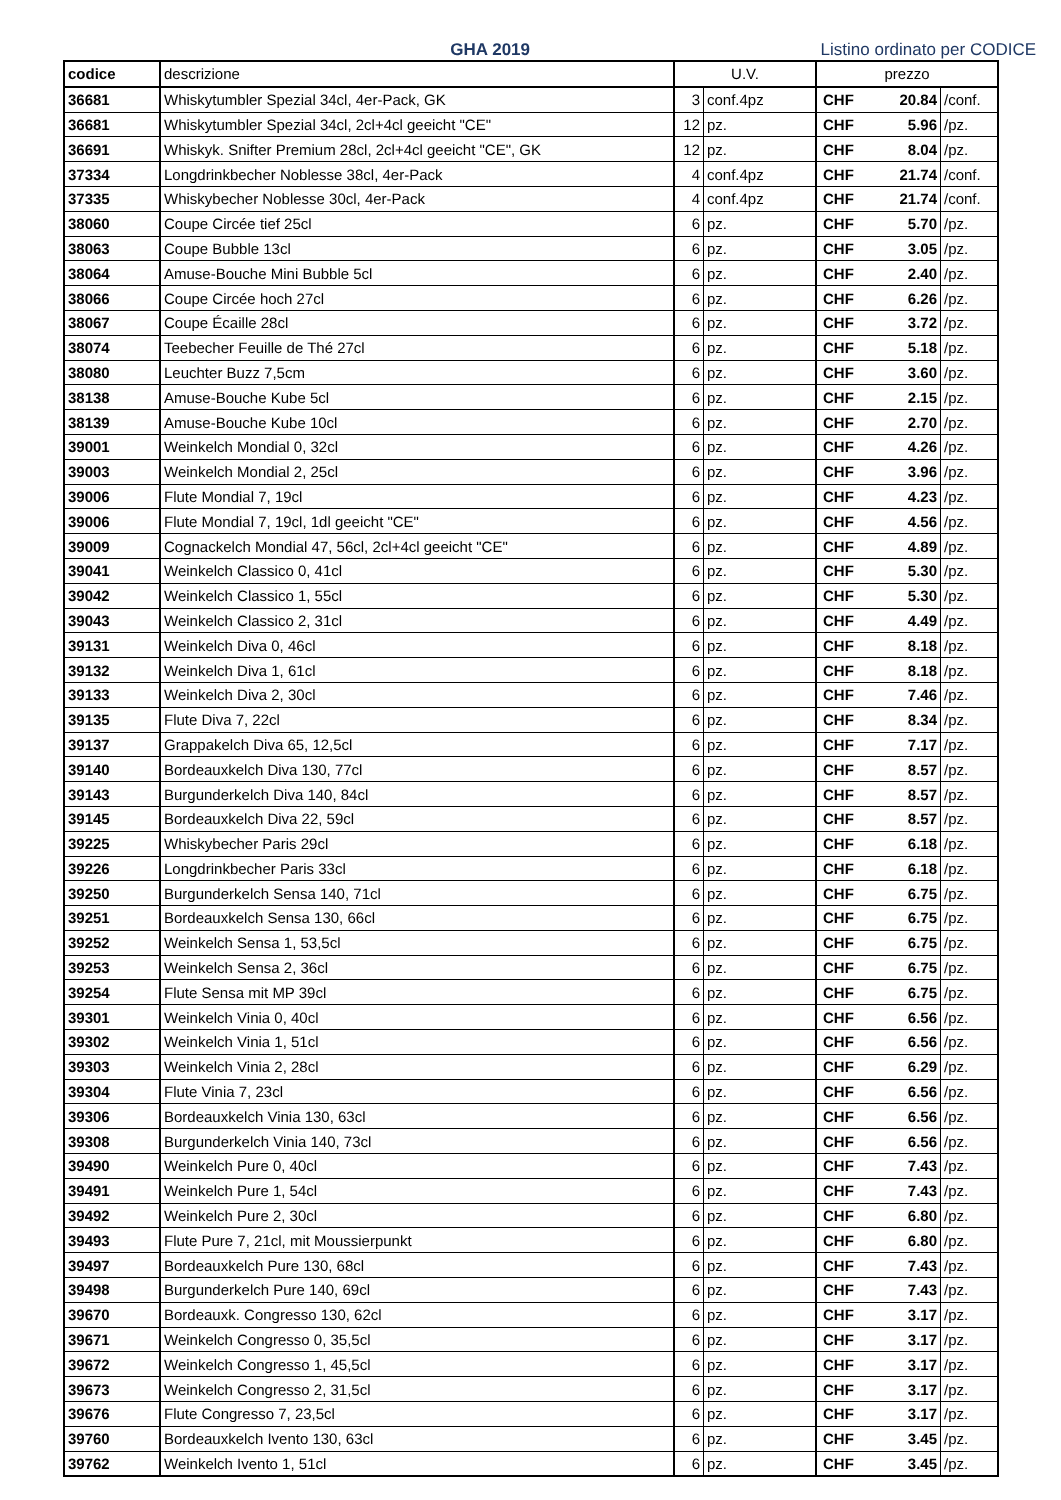GHA 2019
Listino ordinato per CODICE
| codice | descrizione | U.V. | | prezzo | | |
| --- | --- | --- | --- | --- | --- | --- |
| 36681 | Whiskytumbler Spezial 34cl, 4er-Pack, GK | 3 | conf.4pz | CHF | 20.84 | /conf. |
| 36681 | Whiskytumbler Spezial 34cl, 2cl+4cl geeicht "CE" | 12 | pz. | CHF | 5.96 | /pz. |
| 36691 | Whiskyk. Snifter Premium 28cl, 2cl+4cl geeicht "CE", GK | 12 | pz. | CHF | 8.04 | /pz. |
| 37334 | Longdrinkbecher Noblesse 38cl, 4er-Pack | 4 | conf.4pz | CHF | 21.74 | /conf. |
| 37335 | Whiskybecher Noblesse 30cl, 4er-Pack | 4 | conf.4pz | CHF | 21.74 | /conf. |
| 38060 | Coupe Circée tief 25cl | 6 | pz. | CHF | 5.70 | /pz. |
| 38063 | Coupe Bubble 13cl | 6 | pz. | CHF | 3.05 | /pz. |
| 38064 | Amuse-Bouche Mini Bubble 5cl | 6 | pz. | CHF | 2.40 | /pz. |
| 38066 | Coupe Circée hoch 27cl | 6 | pz. | CHF | 6.26 | /pz. |
| 38067 | Coupe Écaille 28cl | 6 | pz. | CHF | 3.72 | /pz. |
| 38074 | Teebecher Feuille de Thé 27cl | 6 | pz. | CHF | 5.18 | /pz. |
| 38080 | Leuchter Buzz 7,5cm | 6 | pz. | CHF | 3.60 | /pz. |
| 38138 | Amuse-Bouche Kube 5cl | 6 | pz. | CHF | 2.15 | /pz. |
| 38139 | Amuse-Bouche Kube 10cl | 6 | pz. | CHF | 2.70 | /pz. |
| 39001 | Weinkelch Mondial 0, 32cl | 6 | pz. | CHF | 4.26 | /pz. |
| 39003 | Weinkelch Mondial 2, 25cl | 6 | pz. | CHF | 3.96 | /pz. |
| 39006 | Flute Mondial 7, 19cl | 6 | pz. | CHF | 4.23 | /pz. |
| 39006 | Flute Mondial 7, 19cl, 1dl geeicht "CE" | 6 | pz. | CHF | 4.56 | /pz. |
| 39009 | Cognackelch Mondial 47, 56cl, 2cl+4cl geeicht "CE" | 6 | pz. | CHF | 4.89 | /pz. |
| 39041 | Weinkelch Classico 0, 41cl | 6 | pz. | CHF | 5.30 | /pz. |
| 39042 | Weinkelch Classico 1, 55cl | 6 | pz. | CHF | 5.30 | /pz. |
| 39043 | Weinkelch Classico 2, 31cl | 6 | pz. | CHF | 4.49 | /pz. |
| 39131 | Weinkelch Diva 0, 46cl | 6 | pz. | CHF | 8.18 | /pz. |
| 39132 | Weinkelch Diva 1, 61cl | 6 | pz. | CHF | 8.18 | /pz. |
| 39133 | Weinkelch Diva 2, 30cl | 6 | pz. | CHF | 7.46 | /pz. |
| 39135 | Flute Diva 7, 22cl | 6 | pz. | CHF | 8.34 | /pz. |
| 39137 | Grappakelch Diva 65, 12,5cl | 6 | pz. | CHF | 7.17 | /pz. |
| 39140 | Bordeauxkelch Diva 130, 77cl | 6 | pz. | CHF | 8.57 | /pz. |
| 39143 | Burgunderkelch Diva 140, 84cl | 6 | pz. | CHF | 8.57 | /pz. |
| 39145 | Bordeauxkelch Diva 22, 59cl | 6 | pz. | CHF | 8.57 | /pz. |
| 39225 | Whiskybecher Paris 29cl | 6 | pz. | CHF | 6.18 | /pz. |
| 39226 | Longdrinkbecher Paris 33cl | 6 | pz. | CHF | 6.18 | /pz. |
| 39250 | Burgunderkelch Sensa 140, 71cl | 6 | pz. | CHF | 6.75 | /pz. |
| 39251 | Bordeauxkelch Sensa 130, 66cl | 6 | pz. | CHF | 6.75 | /pz. |
| 39252 | Weinkelch Sensa 1, 53,5cl | 6 | pz. | CHF | 6.75 | /pz. |
| 39253 | Weinkelch Sensa 2, 36cl | 6 | pz. | CHF | 6.75 | /pz. |
| 39254 | Flute Sensa mit MP 39cl | 6 | pz. | CHF | 6.75 | /pz. |
| 39301 | Weinkelch Vinia 0, 40cl | 6 | pz. | CHF | 6.56 | /pz. |
| 39302 | Weinkelch Vinia 1, 51cl | 6 | pz. | CHF | 6.56 | /pz. |
| 39303 | Weinkelch Vinia 2, 28cl | 6 | pz. | CHF | 6.29 | /pz. |
| 39304 | Flute Vinia 7, 23cl | 6 | pz. | CHF | 6.56 | /pz. |
| 39306 | Bordeauxkelch Vinia 130, 63cl | 6 | pz. | CHF | 6.56 | /pz. |
| 39308 | Burgunderkelch Vinia 140, 73cl | 6 | pz. | CHF | 6.56 | /pz. |
| 39490 | Weinkelch Pure 0, 40cl | 6 | pz. | CHF | 7.43 | /pz. |
| 39491 | Weinkelch Pure 1, 54cl | 6 | pz. | CHF | 7.43 | /pz. |
| 39492 | Weinkelch Pure 2, 30cl | 6 | pz. | CHF | 6.80 | /pz. |
| 39493 | Flute Pure 7, 21cl, mit Moussierpunkt | 6 | pz. | CHF | 6.80 | /pz. |
| 39497 | Bordeauxkelch Pure 130, 68cl | 6 | pz. | CHF | 7.43 | /pz. |
| 39498 | Burgunderkelch Pure 140, 69cl | 6 | pz. | CHF | 7.43 | /pz. |
| 39670 | Bordeauxk. Congresso 130, 62cl | 6 | pz. | CHF | 3.17 | /pz. |
| 39671 | Weinkelch Congresso 0, 35,5cl | 6 | pz. | CHF | 3.17 | /pz. |
| 39672 | Weinkelch Congresso 1, 45,5cl | 6 | pz. | CHF | 3.17 | /pz. |
| 39673 | Weinkelch Congresso 2, 31,5cl | 6 | pz. | CHF | 3.17 | /pz. |
| 39676 | Flute Congresso 7, 23,5cl | 6 | pz. | CHF | 3.17 | /pz. |
| 39760 | Bordeauxkelch Ivento 130, 63cl | 6 | pz. | CHF | 3.45 | /pz. |
| 39762 | Weinkelch Ivento 1, 51cl | 6 | pz. | CHF | 3.45 | /pz. |